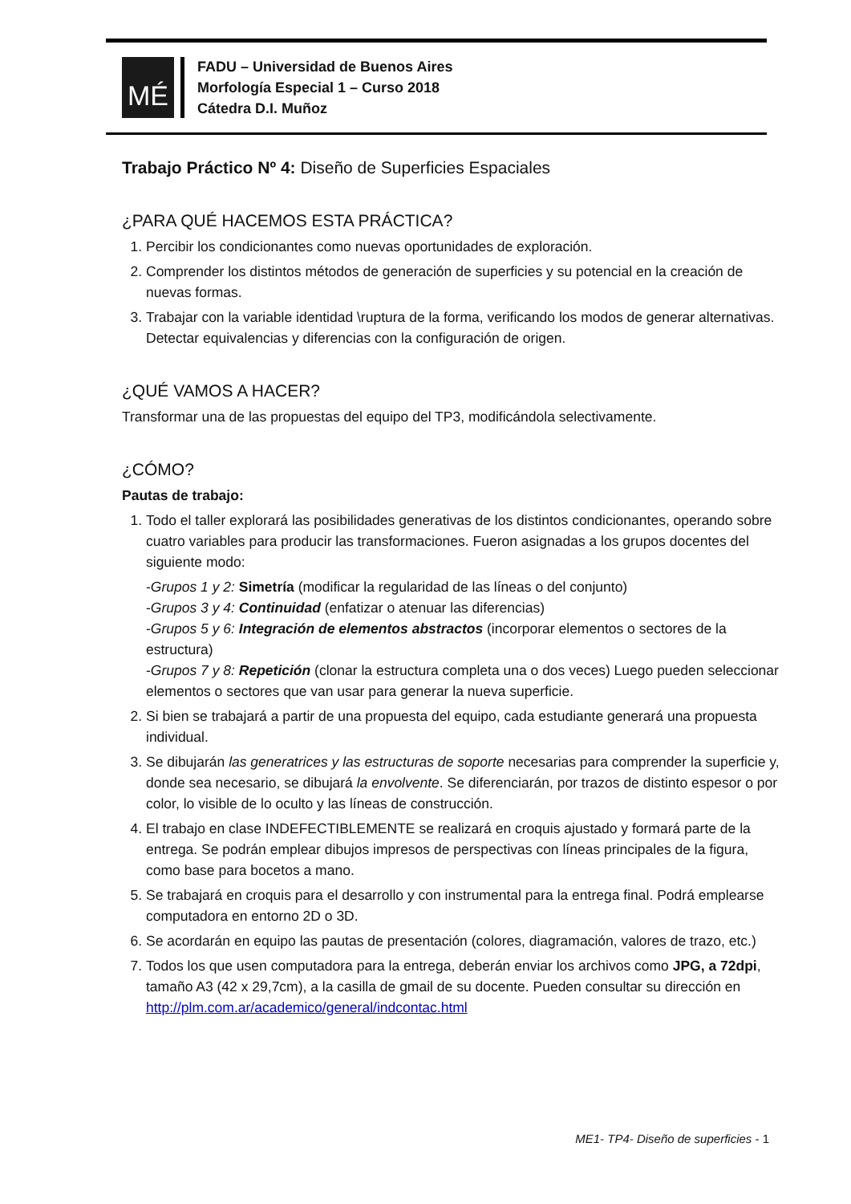MÉ
FADU – Universidad de Buenos Aires
Morfología Especial 1 – Curso 2018
Cátedra D.I. Muñoz
Trabajo Práctico Nº 4: Diseño de Superficies Espaciales
¿PARA QUÉ HACEMOS ESTA PRÁCTICA?
1. Percibir los condicionantes como nuevas oportunidades de exploración.
2. Comprender los distintos métodos de generación de superficies y su potencial en la creación de nuevas formas.
3. Trabajar con la variable identidad \ruptura de la forma, verificando los modos de generar alternativas. Detectar equivalencias y diferencias con la configuración de origen.
¿QUÉ VAMOS A HACER?
Transformar una de las propuestas del equipo del TP3, modificándola selectivamente.
¿CÓMO?
Pautas de trabajo:
1. Todo el taller explorará las posibilidades generativas de los distintos condicionantes, operando sobre cuatro variables para producir las transformaciones. Fueron asignadas a los grupos docentes del siguiente modo:
-Grupos 1 y 2: Simetría (modificar la regularidad de las líneas o del conjunto)
-Grupos 3 y 4: Continuidad (enfatizar o atenuar las diferencias)
-Grupos 5 y 6: Integración de elementos abstractos (incorporar elementos o sectores de la estructura)
-Grupos 7 y 8: Repetición (clonar la estructura completa una o dos veces) Luego pueden seleccionar elementos o sectores que van usar para generar la nueva superficie.
2. Si bien se trabajará a partir de una propuesta del equipo, cada estudiante generará una propuesta individual.
3. Se dibujarán las generatrices y las estructuras de soporte necesarias para comprender la superficie y, donde sea necesario, se dibujará la envolvente. Se diferenciarán, por trazos de distinto espesor o por color, lo visible de lo oculto y las líneas de construcción.
4. El trabajo en clase INDEFECTIBLEMENTE se realizará en croquis ajustado y formará parte de la entrega. Se podrán emplear dibujos impresos de perspectivas con líneas principales de la figura, como base para bocetos a mano.
5. Se trabajará en croquis para el desarrollo y con instrumental para la entrega final. Podrá emplearse computadora en entorno 2D o 3D.
6. Se acordarán en equipo las pautas de presentación (colores, diagramación, valores de trazo, etc.)
7. Todos los que usen computadora para la entrega, deberán enviar los archivos como JPG, a 72dpi, tamaño A3 (42 x 29,7cm), a la casilla de gmail de su docente. Pueden consultar su dirección en http://plm.com.ar/academico/general/indcontac.html
ME1- TP4- Diseño de superficies - 1